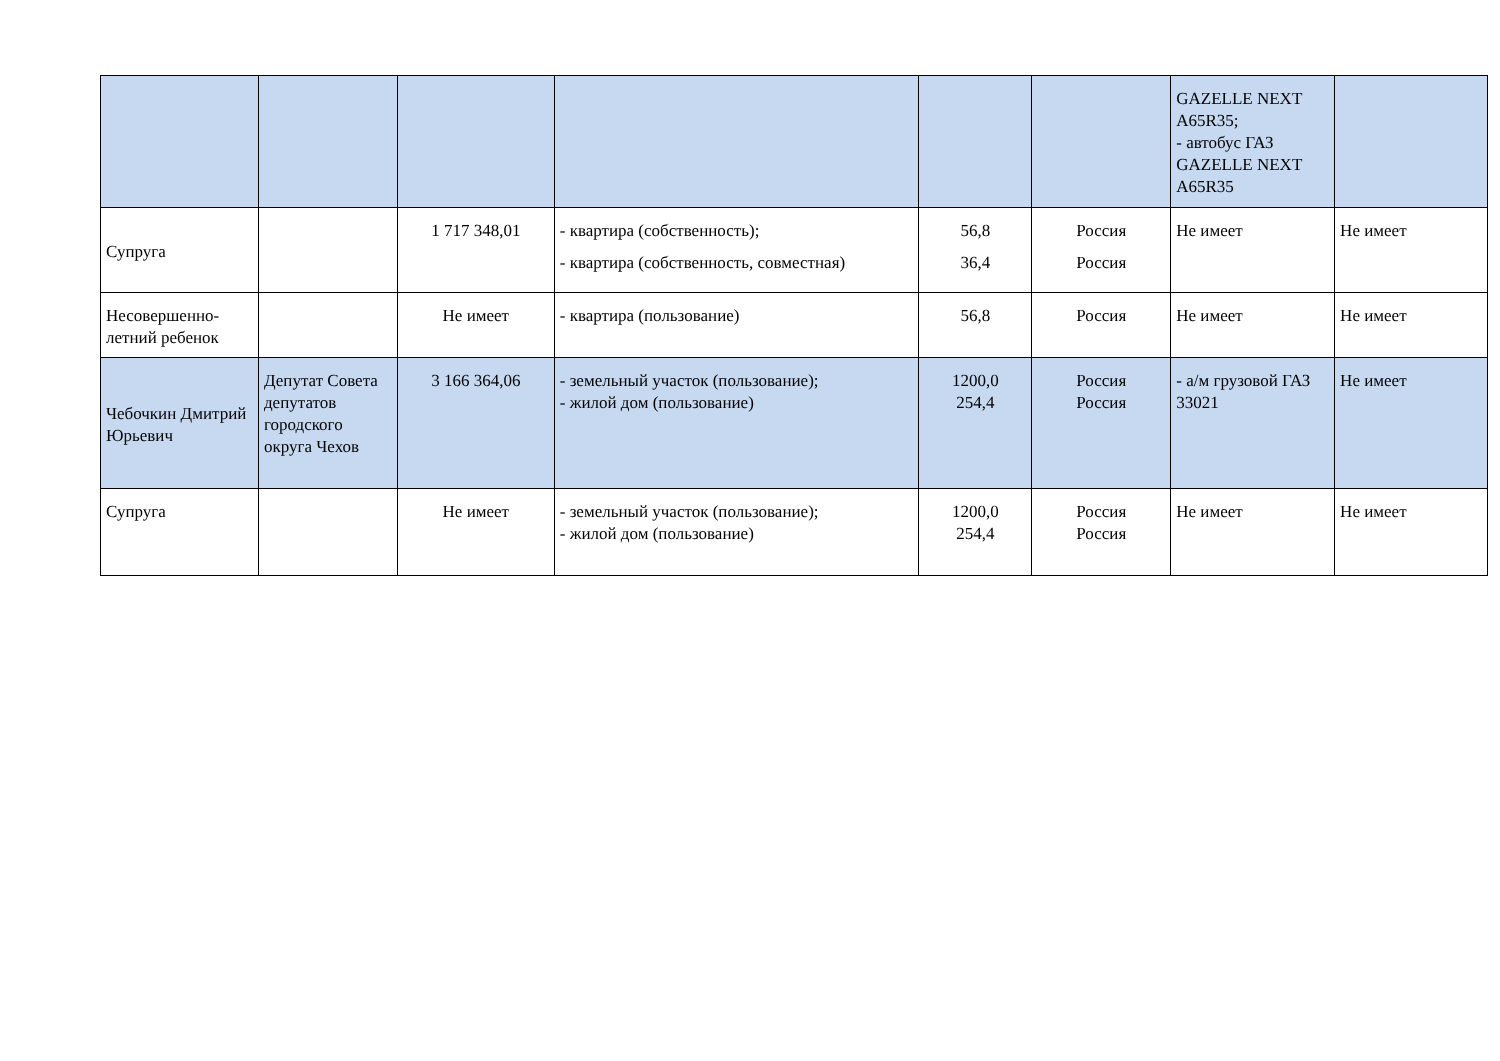| | | | | | | GAZELLE NEXT A65R35; - автобус ГАЗ GAZELLE NEXT A65R35 | |
| Супруга | | 1 717 348,01 | - квартира (собственность); - квартира (собственность, совместная) | 56,8 36,4 | Россия Россия | Не имеет | Не имеет |
| Несовершенно-летний ребенок | | Не имеет | - квартира (пользование) | 56,8 | Россия | Не имеет | Не имеет |
| Чебочкин Дмитрий Юрьевич | Депутат Совета депутатов городского округа Чехов | 3 166 364,06 | - земельный участок (пользование); - жилой дом (пользование) | 1200,0 254,4 | Россия Россия | - а/м грузовой ГАЗ 33021 | Не имеет |
| Супруга | | Не имеет | - земельный участок (пользование); - жилой дом (пользование) | 1200,0 254,4 | Россия Россия | Не имеет | Не имеет |